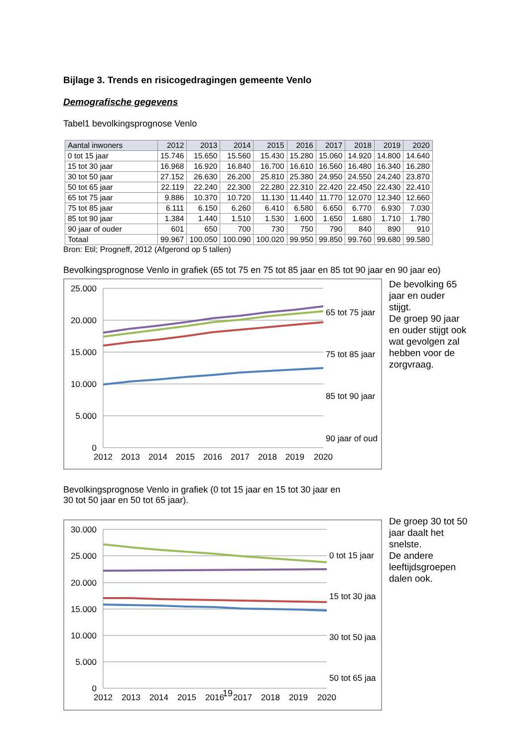Bijlage 3. Trends en risicogedragingen gemeente Venlo
Demografische gegevens
Tabel1 bevolkingsprognose Venlo
| Aantal inwoners | 2012 | 2013 | 2014 | 2015 | 2016 | 2017 | 2018 | 2019 | 2020 |
| --- | --- | --- | --- | --- | --- | --- | --- | --- | --- |
| 0 tot 15 jaar | 15.746 | 15.650 | 15.560 | 15.430 | 15.280 | 15.060 | 14.920 | 14.800 | 14.640 |
| 15 tot 30 jaar | 16.968 | 16.920 | 16.840 | 16.700 | 16.610 | 16.560 | 16.480 | 16.340 | 16.280 |
| 30 tot 50 jaar | 27.152 | 26.630 | 26.200 | 25.810 | 25.380 | 24.950 | 24.550 | 24.240 | 23.870 |
| 50 tot 65 jaar | 22.119 | 22.240 | 22.300 | 22.280 | 22.310 | 22.420 | 22.450 | 22.430 | 22.410 |
| 65 tot 75 jaar | 9.886 | 10.370 | 10.720 | 11.130 | 11.440 | 11.770 | 12.070 | 12.340 | 12.660 |
| 75 tot 85 jaar | 6.111 | 6.150 | 6.260 | 6.410 | 6.580 | 6.650 | 6.770 | 6.930 | 7.030 |
| 85 tot 90 jaar | 1.384 | 1.440 | 1.510 | 1.530 | 1.600 | 1.650 | 1.680 | 1.710 | 1.780 |
| 90 jaar of ouder | 601 | 650 | 700 | 730 | 750 | 790 | 840 | 890 | 910 |
| Totaal | 99.967 | 100.050 | 100.090 | 100.020 | 99.950 | 99.850 | 99.760 | 99.680 | 99.580 |
Bron: Etil; Progneff, 2012 (Afgerond op 5 tallen)
Bevolkingsprognose Venlo in grafiek (65 tot 75 en 75 tot 85 jaar en 85 tot 90 jaar en 90 jaar eo)
25.000
20.000
15.000
10.000
5.000
0
2012
2013
2014
2015
2016
2017
2018
2019
2020
65 tot 75 jaar
75 tot 85 jaar
85 tot 90 jaar
90 jaar of oud
De bevolking 65 jaar en ouder stijgt.
De groep 90 jaar en ouder stijgt ook wat gevolgen zal hebben voor de zorgvraag.
Bevolkingsprognose Venlo in grafiek (0 tot 15 jaar en 15 tot 30 jaar en
30 tot 50 jaar en 50 tot 65 jaar).
30.000
25.000
20.000
15.000
10.000
5.000
0
2012
2013
2014
2015
2016
2017
2018
2019
2020
0 tot 15 jaar
15 tot 30 jaa
30 tot 50 jaa
50 tot 65 jaa
De groep 30 tot 50 jaar daalt het snelste.
De andere leeftijdsgroepen dalen ook.
19